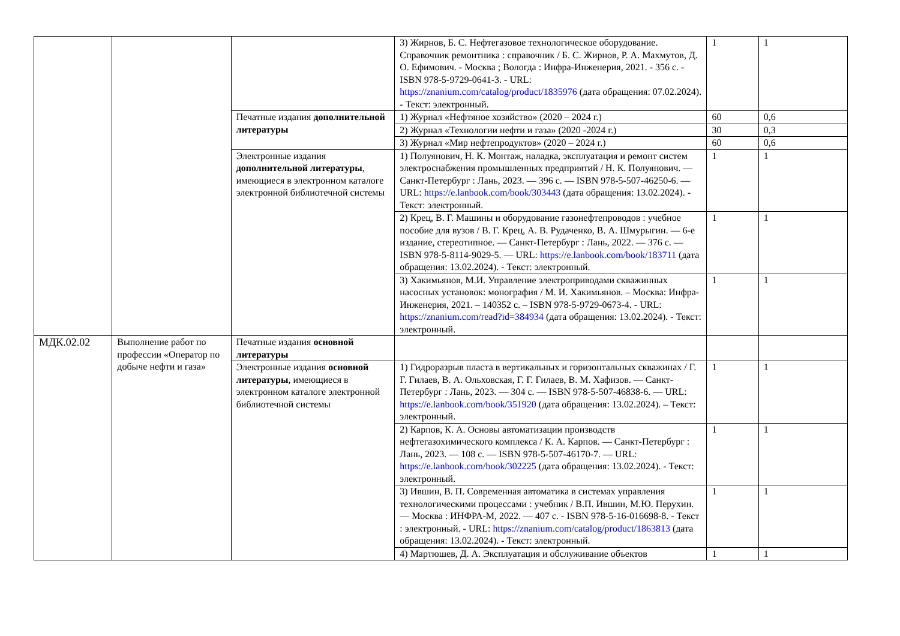| | | | 3) Жирнов, Б. С. Нефтегазовое технологическое оборудование. Справочник ремонтника : справочник / Б. С. Жирнов, Р. А. Махмутов, Д. О. Ефимович. - Москва ; Вологда : Инфра-Инженерия, 2021. - 356 с. - ISBN 978-5-9729-0641-3. - URL: https://znanium.com/catalog/product/1835976 (дата обращения: 07.02.2024). - Текст: электронный. | 1 | 1 |
| | | Печатные издания дополнительной литературы | 1) Журнал «Нефтяное хозяйство» (2020 – 2024 г.) | 60 | 0,6 |
| | | | 2) Журнал «Технологии нефти и газа» (2020 -2024 г.) | 30 | 0,3 |
| | | | 3) Журнал «Мир нефтепродуктов» (2020 – 2024 г.) | 60 | 0,6 |
| | | Электронные издания дополнительной литературы , имеющиеся в электронном каталоге электронной библиотечной системы | 1) Полуянович, Н. К. Монтаж, наладка, эксплуатация и ремонт систем электроснабжения промышленных предприятий / Н. К. Полуянович. — Санкт-Петербург : Лань, 2023. — 396 с. — ISBN 978-5-507-46250-6. — URL: https://e.lanbook.com/book/303443 (дата обращения: 13.02.2024). - Текст: электронный. | 1 | 1 |
| | | | 2) Крец, В. Г. Машины и оборудование газонефтепроводов : учебное пособие для вузов / В. Г. Крец, А. В. Рудаченко, В. А. Шмурыгин. — 6-е издание, стереотипное. — Санкт-Петербург : Лань, 2022. — 376 с. — ISBN 978-5-8114-9029-5. — URL: https://e.lanbook.com/book/183711 (дата обращения: 13.02.2024). - Текст: электронный. | 1 | 1 |
| | | | 3) Хакимьянов, М.И. Управление электроприводами скважинных насосных установок: монография / М. И. Хакимьянов. – Москва: Инфра-Инженерия, 2021. – 140352 с. – ISBN 978-5-9729-0673-4. - URL: https://znanium.com/read?id=384934 (дата обращения: 13.02.2024). - Текст: электронный. | 1 | 1 |
| МДК.02.02 | Выполнение работ по профессии «Оператор по добыче нефти и газа» | Печатные издания основной литературы | | | |
| | | Электронные издания основной литературы , имеющиеся в электронном каталоге электронной библиотечной системы | 1) Гидроразрыв пласта в вертикальных и горизонтальных скважинах / Г. Г. Гилаев, В. А. Ольховская, Г. Г. Гилаев, В. М. Хафизов. — Санкт-Петербург : Лань, 2023. — 304 с. — ISBN 978-5-507-46838-6. — URL: https://e.lanbook.com/book/351920 (дата обращения: 13.02.2024). – Текст: электронный. | 1 | 1 |
| | | | 2) Карпов, К. А. Основы автоматизации производств нефтегазохимического комплекса / К. А. Карпов. — Санкт-Петербург : Лань, 2023. — 108 с. — ISBN 978-5-507-46170-7. — URL: https://e.lanbook.com/book/302225 (дата обращения: 13.02.2024). - Текст: электронный. | 1 | 1 |
| | | | 3) Ившин, В. П. Современная автоматика в системах управления технологическими процессами : учебник / В.П. Ившин, М.Ю. Перухин. — Москва : ИНФРА-М, 2022. — 407 с. - ISBN 978-5-16-016698-8. - Текст : электронный. - URL: https://znanium.com/catalog/product/1863813 (дата обращения: 13.02.2024). - Текст: электронный. | 1 | 1 |
| | | | 4) Мартюшев, Д. А. Эксплуатация и обслуживание объектов | 1 | 1 |